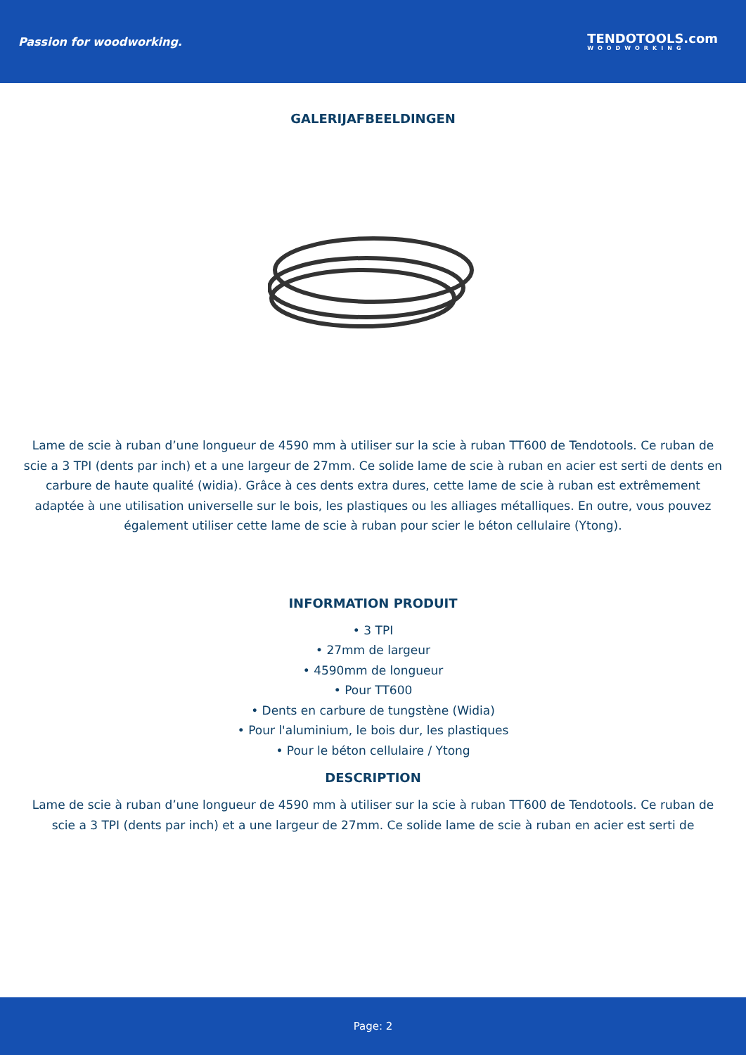Passion for woodworking.
TENDOTOOLS.com
WOODWORKING
GALERIJAFBEELDINGEN
Lame de scie à ruban d’une longueur de 4590 mm à utiliser sur la scie à ruban TT600 de Tendotools. Ce ruban de scie a 3 TPI (dents par inch) et a une largeur de 27mm. Ce solide lame de scie à ruban en acier est serti de dents en carbure de haute qualité (widia). Grâce à ces dents extra dures, cette lame de scie à ruban est extrêmement adaptée à une utilisation universelle sur le bois, les plastiques ou les alliages métalliques. En outre, vous pouvez également utiliser cette lame de scie à ruban pour scier le béton cellulaire (Ytong).
INFORMATION PRODUIT
• 3 TPI
• 27mm de largeur
• 4590mm de longueur
• Pour TT600
• Dents en carbure de tungstène (Widia)
• Pour l'aluminium, le bois dur, les plastiques
• Pour le béton cellulaire / Ytong
DESCRIPTION
Lame de scie à ruban d’une longueur de 4590 mm à utiliser sur la scie à ruban TT600 de Tendotools. Ce ruban de scie a 3 TPI (dents par inch) et a une largeur de 27mm. Ce solide lame de scie à ruban en acier est serti de
Page: 2